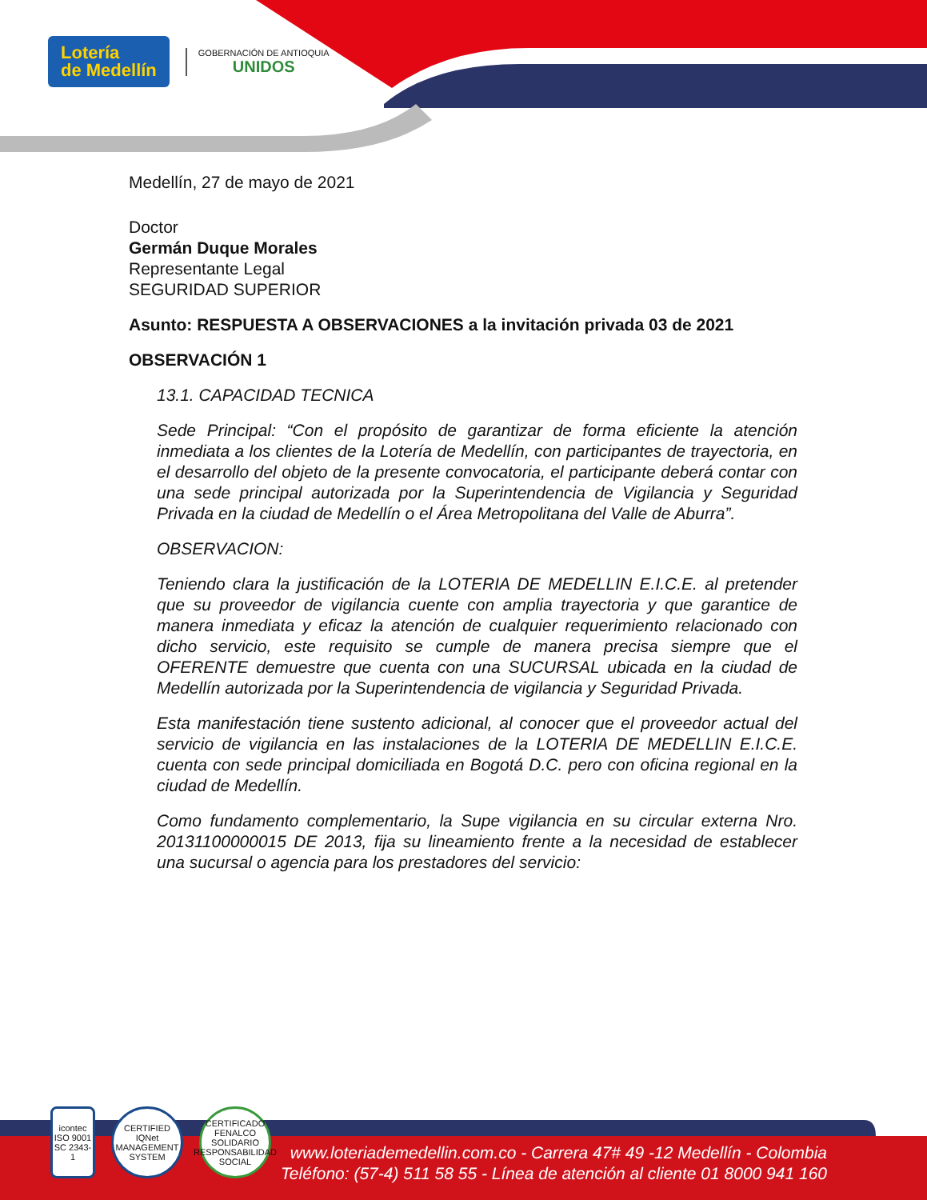Lotería
de Medellín
GOBERNACIÓN DE ANTIOQUIA
UNIDOS
Medellín, 27 de mayo de 2021
Doctor
Germán Duque Morales
Representante Legal
SEGURIDAD SUPERIOR
Asunto: RESPUESTA A OBSERVACIONES a la invitación privada 03 de 2021
OBSERVACIÓN 1
13.1. CAPACIDAD TECNICA
Sede Principal: “Con el propósito de garantizar de forma eficiente la atención inmediata a los clientes de la Lotería de Medellín, con participantes de trayectoria, en el desarrollo del objeto de la presente convocatoria, el participante deberá contar con una sede principal autorizada por la Superintendencia de Vigilancia y Seguridad Privada en la ciudad de Medellín o el Área Metropolitana del Valle de Aburra”.
OBSERVACION:
Teniendo clara la justificación de la LOTERIA DE MEDELLIN E.I.C.E. al pretender que su proveedor de vigilancia cuente con amplia trayectoria y que garantice de manera inmediata y eficaz la atención de cualquier requerimiento relacionado con dicho servicio, este requisito se cumple de manera precisa siempre que el OFERENTE demuestre que cuenta con una SUCURSAL ubicada en la ciudad de Medellín autorizada por la Superintendencia de vigilancia y Seguridad Privada.
Esta manifestación tiene sustento adicional, al conocer que el proveedor actual del servicio de vigilancia en las instalaciones de la LOTERIA DE MEDELLIN E.I.C.E. cuenta con sede principal domiciliada en Bogotá D.C. pero con oficina regional en la ciudad de Medellín.
Como fundamento complementario, la Supe vigilancia en su circular externa Nro. 20131100000015 DE 2013, fija su lineamiento frente a la necesidad de establecer una sucursal o agencia para los prestadores del servicio:
icontec ISO 9001 SC 2343-1
CERTIFIED IQNet MANAGEMENT SYSTEM
CERTIFICADO FENALCO SOLIDARIO RESPONSABILIDAD SOCIAL
www.loteriademedellin.com.co - Carrera 47# 49 -12 Medellín - Colombia
Teléfono: (57-4) 511 58 55 - Línea de atención al cliente 01 8000 941 160